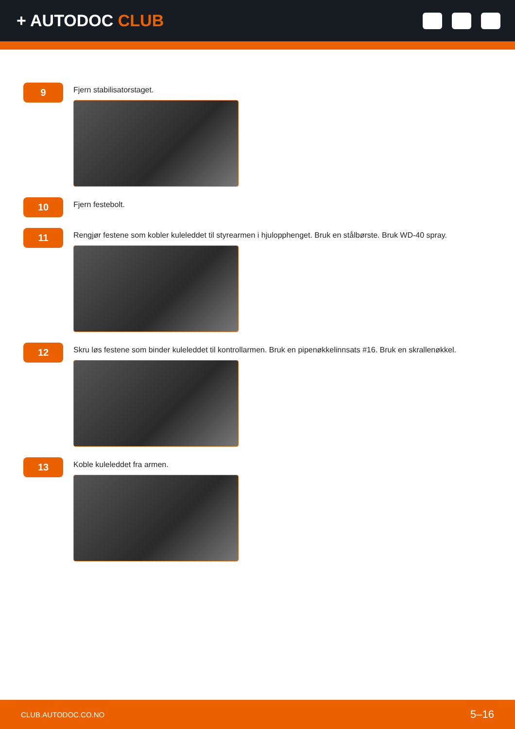+ AUTODOC CLUB
9
Fjern stabilisatorstaget.
10
Fjern festebolt.
11
Rengjør festene som kobler kuleleddet til styrearmen i hjulopphenget. Bruk en stålbørste. Bruk WD-40 spray.
12
Skru løs festene som binder kuleleddet til kontrollarmen. Bruk en pipenøkkelinnsats #16. Bruk en skrallenøkkel.
13
Koble kuleleddet fra armen.
CLUB.AUTODOC.CO.NO 5–16